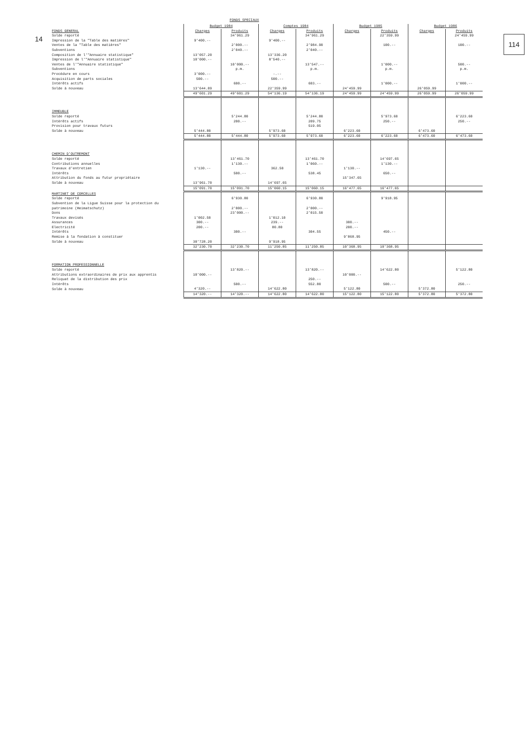14 114
FONDS SPECIAUX
| | Budget 1984 | | Comptes 1984 | | Budget 1985 | | Budget 1986 | |
| --- | --- | --- | --- | --- | --- | --- | --- | --- |
| FONDS GENERAL | Charges | Produits | Charges | Produits | Charges | Produits | Charges | Produits |
| Solde reporté | | 34'961.29 | | 34'961.29 | | 22'359.99 | | 24'459.99 |
| Impression de la "Table des matières" | 9'400.-- | | 9'400.-- | | | | | |
| Ventes de la "Table des matières" | | 2'000.-- | | 2'984.90 | | 100.-- | | 100.-- |
| Subventions | | 2'040.-- | | 2'040.-- | | | | |
| Composition de l'"Annuaire statistique" | 13'057.20 | | 13'336.20 | | | | | |
| Impression de l'"Annuaire statistique" | 10'000.-- | | 8'540.-- | | | | | |
| Ventes de l'"Annuaire statistique" | | 10'000.-- | | 13'547.-- | | 1'000.-- | | 500.-- |
| Subventions | | p.m. | | p.m. | | p.m. | | p.m. |
| Procédure en cours | 3'000.-- | | -.-- | | | | | |
| Acquisition de parts sociales | 500.-- | | 500.-- | | | | | |
| Intérêts actifs | | 600.-- | | 603.-- | | 1'000.-- | | 1'000.-- |
| Solde à nouveau | 13'644.09 | | 22'359.99 | | 24'459.99 | | 26'059.99 | |
| | 49'601.29 | 49'601.29 | 54'136.19 | 54'136.19 | 24'459.99 | 24'459.99 | 26'059.99 | 26'059.99 |
| IMMEUBLE | | | | | | | | |
| Solde reporté | | 5'244.80 | | 5'244.80 | | 5'973.60 | | 6'223.60 |
| Intérêts actifs | | 200.-- | | 209.75 | | 250.-- | | 250.-- |
| Provision pour travaux futurs | | | | 519.05 | | | | |
| Solde à nouveau | 5'444.80 | | 5'973.60 | | 6'223.60 | | 6'473.60 | |
| | 5'444.80 | 5'444.80 | 5'973.60 | 5'973.60 | 6'223.60 | 6'223.60 | 6'473.60 | 6'473.60 |
| CHEMIN D'OUTREMONT | | | | | | | | |
| Solde reporté | | 13'461.70 | | 13'461.70 | | 14'697.65 | | |
| Contributions annuelles | | 1'130.-- | | 1'060.-- | | 1'130.-- | | |
| Travaux d'entretien | 1'130.-- | | 362.50 | | 1'130.-- | | | |
| Intérêts | | 500.-- | | 538.45 | | 650.-- | | |
| Attribution du fonds au futur propriétaire | | | | | 15'347.65 | | | |
| Solde à nouveau | 13'961.70 | | 14'697.65 | | | | | |
| | 15'091.70 | 15'091.70 | 15'060.15 | 15'060.15 | 16'477.65 | 16'477.65 | | |
| MARTINET DE CORCELLES | | | | | | | | |
| Solde reporté | | 6'930.80 | | 6'930.80 | | 9'918.95 | | |
| Subvention de la Ligue Suisse pour la protection du patrimoine (Heimatschutz) | | 2'000.-- | | 2'000.-- | | | | |
| Dons | | 23'000.-- | | 2'015.50 | | | | |
| Travaux devisés | 1'002.50 | | 1'012.10 | | | | | |
| Assurances | 300.-- | | 239.-- | | 300.-- | | | |
| Electricité | 200.-- | | 80.80 | | 200.-- | | | |
| Intérêts | | 300.-- | | 304.55 | | 450.-- | | |
| Remise à la fondation à constituer | | | | | 9'868.95 | | | |
| Solde à nouveau | 30'728.20 | | 9'918.95 | | | | | |
| | 32'230.70 | 32'230.70 | 11'250.85 | 11'250.85 | 10'368.95 | 10'368.95 | | |
| FORMATION PROFESSIONNELLE | | | | | | | | |
| Solde reporté | | 13'820.-- | | 13'820.-- | | 14'622.80 | | 5'122.80 |
| Attributions extraordinaires de prix aux apprentis | 10'000.-- | | | | 10'000.-- | | | |
| Reliquat de la distribution des prix | | | | 250.-- | | | | |
| Intérêts | | 500.-- | | 552.80 | | 500.-- | | 250.-- |
| Solde à nouveau | 4'320.-- | | 14'622.80 | | 5'122.80 | | 5'372.80 | |
| | 14'320.-- | 14'320.-- | 14'622.80 | 14'622.80 | 15'122.80 | 15'122.80 | 5'372.80 | 5'372.80 |